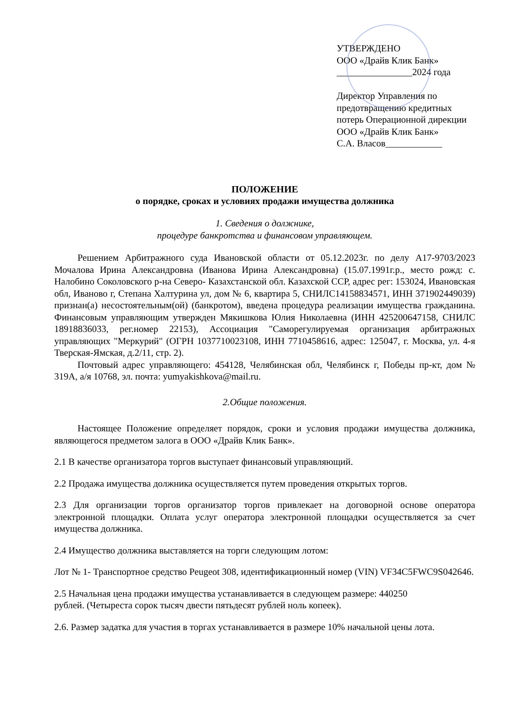УТВЕРЖДЕНО
ООО «Драйв Клик Банк»
________________2024 года
Директор Управления по предотвращению кредитных потерь Операционной дирекции
ООО «Драйв Клик Банк»
С.А. Власов____________
ПОЛОЖЕНИЕ
о порядке, сроках и условиях продажи имущества должника
1. Сведения о должнике,
процедуре банкротства и финансовом управляющем.
Решением Арбитражного суда Ивановской области от 05.12.2023г. по делу А17-9703/2023 Мочалова Ирина Александровна (Иванова Ирина Александровна) (15.07.1991г.р., место рожд: с. Налобино Соколовского р-на Северо- Казахстанской обл. Казахской ССР, адрес рег: 153024, Ивановская обл, Иваново г, Степана Халтурина ул, дом № 6, квартира 5, СНИЛС14158834571, ИНН 371902449039) признан(а) несостоятельным(ой) (банкротом), введена процедура реализации имущества гражданина. Финансовым управляющим утвержден Мякишкова Юлия Николаевна (ИНН 425200647158, СНИЛС 18918836033, рег.номер 22153), Ассоциация "Саморегулируемая организация арбитражных управляющих "Меркурий" (ОГРН 1037710023108, ИНН 7710458616, адрес: 125047, г. Москва, ул. 4-я Тверская-Ямская, д.2/11, стр. 2).
Почтовый адрес управляющего: 454128, Челябинская обл, Челябинск г, Победы пр-кт, дом № 319А, а/я 10768, эл. почта: yumyakishkova@mail.ru.
2.Общие положения.
Настоящее Положение определяет порядок, сроки и условия продажи имущества должника, являющегося предметом залога в ООО «Драйв Клик Банк».
2.1 В качестве организатора торгов выступает финансовый управляющий.
2.2 Продажа имущества должника осуществляется путем проведения открытых торгов.
2.3 Для организации торгов организатор торгов привлекает на договорной основе оператора электронной площадки. Оплата услуг оператора электронной площадки осуществляется за счет имущества должника.
2.4 Имущество должника выставляется на торги следующим лотом:
Лот № 1- Транспортное средство Peugeot 308, идентификационный номер (VIN) VF34C5FWC9S042646.
2.5 Начальная цена продажи имущества устанавливается в следующем размере: 440250
рублей. (Четыреста сорок тысяч двести пятьдесят рублей ноль копеек).
2.6. Размер задатка для участия в торгах устанавливается в размере 10% начальной цены лота.